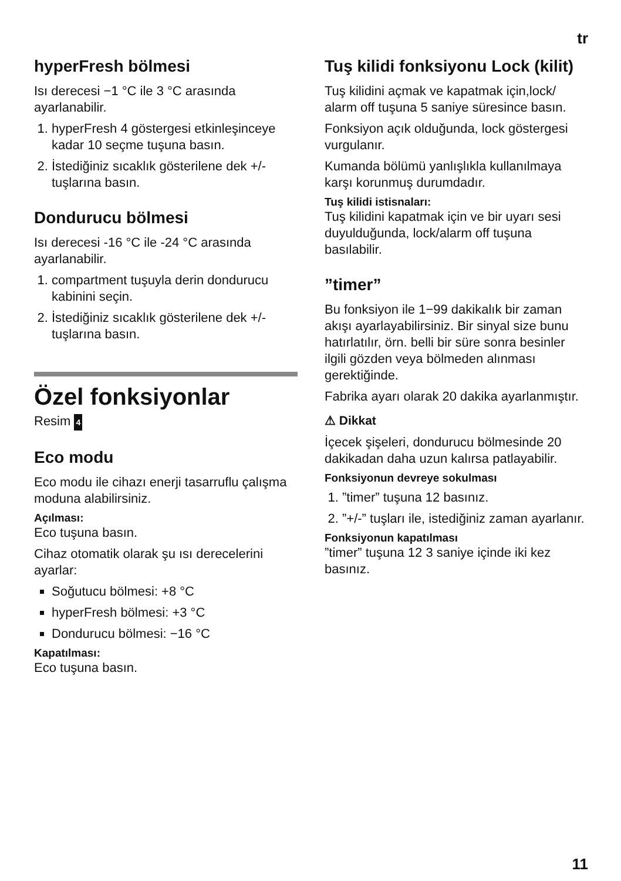tr
hyperFresh bölmesi
Isı derecesi −1 °C ile 3 °C arasında ayarlanabilir.
1. hyperFresh 4 göstergesi etkinleşinceye kadar 10 seçme tuşuna basın.
2. İstediğiniz sıcaklık gösterilene dek +/- tuşlarına basın.
Dondurucu bölmesi
Isı derecesi -16 °C ile -24 °C arasında ayarlanabilir.
1. compartment tuşuyla derin dondurucu kabinini seçin.
2. İstediğiniz sıcaklık gösterilene dek +/- tuşlarına basın.
Özel fonksiyonlar
Resim 4
Eco modu
Eco modu ile cihazı enerji tasarruflu çalışma moduna alabilirsiniz.
Açılması:
Eco tuşuna basın.
Cihaz otomatik olarak şu ısı derecelerini ayarlar:
Soğutucu bölmesi: +8 °C
hyperFresh bölmesi: +3 °C
Dondurucu bölmesi: −16 °C
Kapatılması:
Eco tuşuna basın.
Tuş kilidi fonksiyonu Lock (kilit)
Tuş kilidini açmak ve kapatmak için,lock/ alarm off tuşuna 5 saniye süresince basın.
Fonksiyon açık olduğunda, lock göstergesi vurgulanır.
Kumanda bölümü yanlışlıkla kullanılmaya karşı korunmuş durumdadır.
Tuş kilidi istisnaları:
Tuş kilidini kapatmak için ve bir uyarı sesi duyulduğunda, lock/alarm off tuşuna basılabilir.
”timer”
Bu fonksiyon ile 1−99 dakikalık bir zaman akışı ayarlayabilirsiniz. Bir sinyal size bunu hatırlatılır, örn. belli bir süre sonra besinler ilgili gözden veya bölmeden alınması gerektiğinde.
Fabrika ayarı olarak 20 dakika ayarlanmıştır.
⚠ Dikkat
İçecek şişeleri, dondurucu bölmesinde 20 dakikadan daha uzun kalırsa patlayabilir.
Fonksiyonun devreye sokulması
1. ”timer” tuşuna 12 basınız.
2. ”+/-” tuşları ile, istediğiniz zaman ayarlanır.
Fonksiyonun kapatılması
”timer” tuşuna 12 3 saniye içinde iki kez basınız.
11